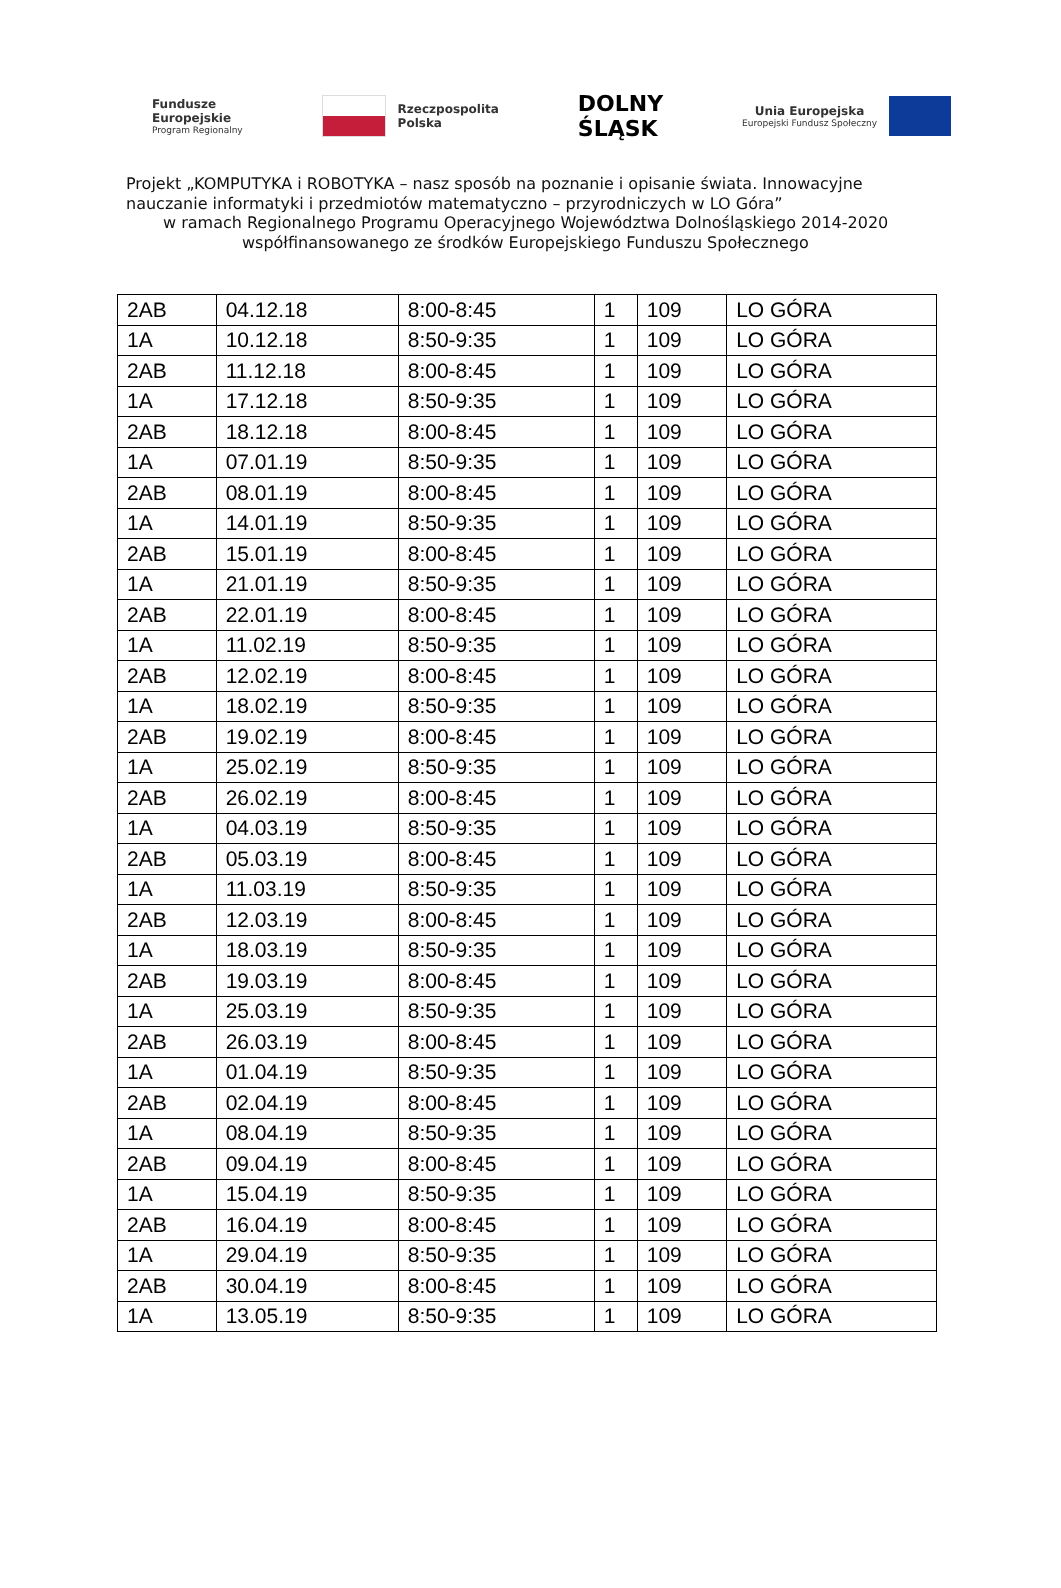Fundusze
Europejskie
Program Regionalny
Rzeczpospolita
Polska
DOLNY
ŚLĄSK
Unia Europejska
Europejski Fundusz Społeczny
Projekt „KOMPUTYKA i ROBOTYKA – nasz sposób na poznanie i opisanie świata. Innowacyjne
nauczanie informatyki i przedmiotów matematyczno – przyrodniczych w LO Góra”
w ramach Regionalnego Programu Operacyjnego Województwa Dolnośląskiego 2014-2020
współfinansowanego ze środków Europejskiego Funduszu Społecznego
| 2AB | 04.12.18 | 8:00-8:45 | 1 | 109 | LO GÓRA |
| 1A | 10.12.18 | 8:50-9:35 | 1 | 109 | LO GÓRA |
| 2AB | 11.12.18 | 8:00-8:45 | 1 | 109 | LO GÓRA |
| 1A | 17.12.18 | 8:50-9:35 | 1 | 109 | LO GÓRA |
| 2AB | 18.12.18 | 8:00-8:45 | 1 | 109 | LO GÓRA |
| 1A | 07.01.19 | 8:50-9:35 | 1 | 109 | LO GÓRA |
| 2AB | 08.01.19 | 8:00-8:45 | 1 | 109 | LO GÓRA |
| 1A | 14.01.19 | 8:50-9:35 | 1 | 109 | LO GÓRA |
| 2AB | 15.01.19 | 8:00-8:45 | 1 | 109 | LO GÓRA |
| 1A | 21.01.19 | 8:50-9:35 | 1 | 109 | LO GÓRA |
| 2AB | 22.01.19 | 8:00-8:45 | 1 | 109 | LO GÓRA |
| 1A | 11.02.19 | 8:50-9:35 | 1 | 109 | LO GÓRA |
| 2AB | 12.02.19 | 8:00-8:45 | 1 | 109 | LO GÓRA |
| 1A | 18.02.19 | 8:50-9:35 | 1 | 109 | LO GÓRA |
| 2AB | 19.02.19 | 8:00-8:45 | 1 | 109 | LO GÓRA |
| 1A | 25.02.19 | 8:50-9:35 | 1 | 109 | LO GÓRA |
| 2AB | 26.02.19 | 8:00-8:45 | 1 | 109 | LO GÓRA |
| 1A | 04.03.19 | 8:50-9:35 | 1 | 109 | LO GÓRA |
| 2AB | 05.03.19 | 8:00-8:45 | 1 | 109 | LO GÓRA |
| 1A | 11.03.19 | 8:50-9:35 | 1 | 109 | LO GÓRA |
| 2AB | 12.03.19 | 8:00-8:45 | 1 | 109 | LO GÓRA |
| 1A | 18.03.19 | 8:50-9:35 | 1 | 109 | LO GÓRA |
| 2AB | 19.03.19 | 8:00-8:45 | 1 | 109 | LO GÓRA |
| 1A | 25.03.19 | 8:50-9:35 | 1 | 109 | LO GÓRA |
| 2AB | 26.03.19 | 8:00-8:45 | 1 | 109 | LO GÓRA |
| 1A | 01.04.19 | 8:50-9:35 | 1 | 109 | LO GÓRA |
| 2AB | 02.04.19 | 8:00-8:45 | 1 | 109 | LO GÓRA |
| 1A | 08.04.19 | 8:50-9:35 | 1 | 109 | LO GÓRA |
| 2AB | 09.04.19 | 8:00-8:45 | 1 | 109 | LO GÓRA |
| 1A | 15.04.19 | 8:50-9:35 | 1 | 109 | LO GÓRA |
| 2AB | 16.04.19 | 8:00-8:45 | 1 | 109 | LO GÓRA |
| 1A | 29.04.19 | 8:50-9:35 | 1 | 109 | LO GÓRA |
| 2AB | 30.04.19 | 8:00-8:45 | 1 | 109 | LO GÓRA |
| 1A | 13.05.19 | 8:50-9:35 | 1 | 109 | LO GÓRA |